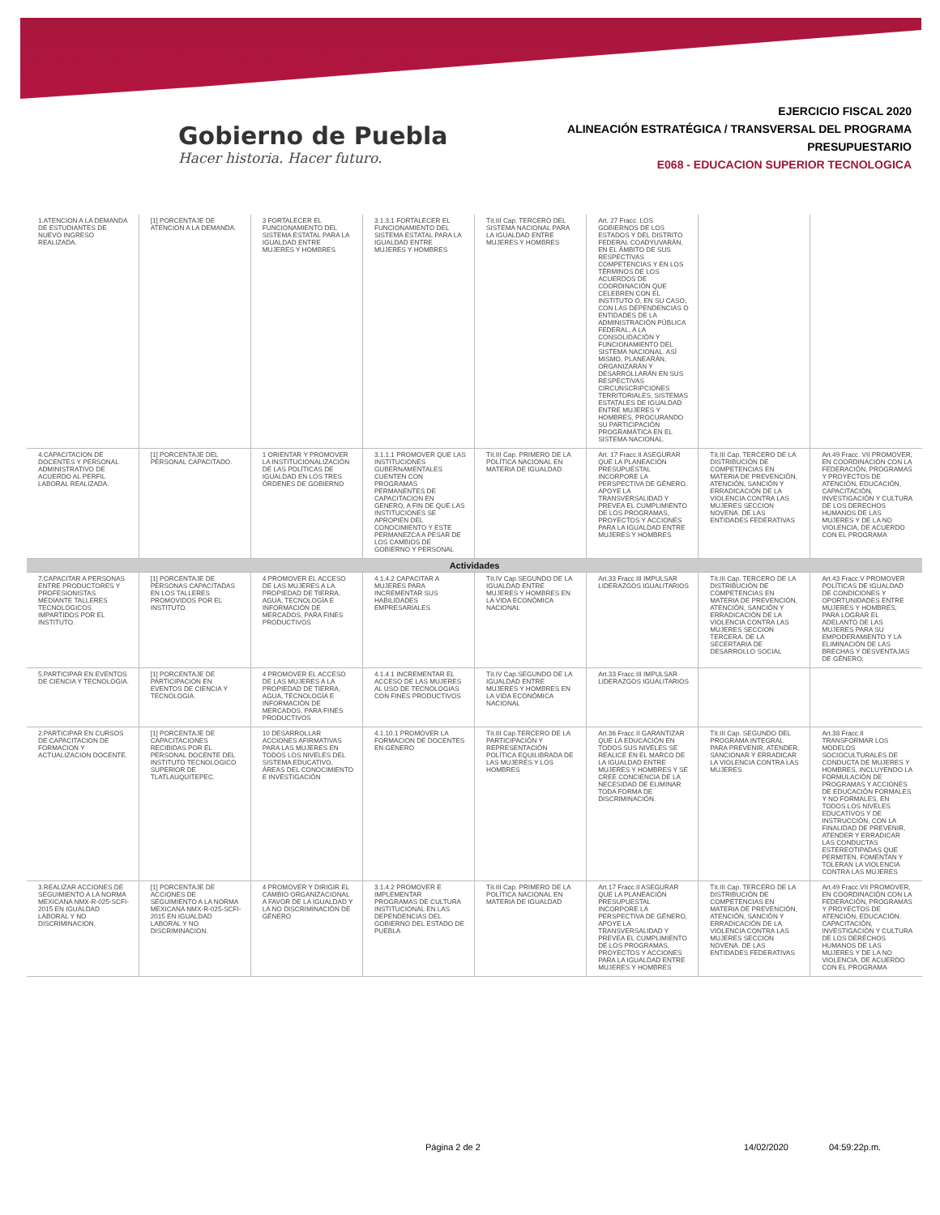Gobierno de Puebla
Hacer historia. Hacer futuro.
EJERCICIO FISCAL 2020
ALINEACIÓN ESTRATÉGICA / TRANSVERSAL DEL PROGRAMA
PRESUPUESTARIO
E068 - EDUCACION SUPERIOR TECNOLOGICA
| 1.ATENCION A LA DEMANDA DE ESTUDIANTES DE NUEVO INGRESO REALIZADA. | [1] PORCENTAJE DE ATENCION A LA DEMANDA. | 3 FORTALECER EL FUNCIONAMIENTO DEL SISTEMA ESTATAL PARA LA IGUALDAD ENTRE MUJERES Y HOMBRES | 3.1.3.1 FORTALECER EL FUNCIONAMIENTO DEL SISTEMA ESTATAL PARA LA IGUALDAD ENTRE MUJERES Y HOMBRES | Tít.III Cap. TERCERO DEL SISTEMA NACIONAL PARA LA IGUALDAD ENTRE MUJERES Y HOMBRES | Art. 27 Fracc. LOS GOBIERNOS DE LOS ESTADOS Y DEL DISTRITO FEDERAL COADYUVARÁN, EN EL ÁMBITO DE SUS RESPECTIVAS COMPETENCIAS Y EN LOS TÉRMINOS DE LOS ACUERDOS DE COORDINACIÓN QUE CELEBREN CON EL INSTITUTO O, EN SU CASO, CON LAS DEPENDENCIAS O ENTIDADES DE LA ADMINISTRACIÓN PÚBLICA FEDERAL, A LA CONSOLIDACIÓN Y FUNCIONAMIENTO DEL SISTEMA NACIONAL. ASÍ MISMO, PLANEARÁN, ORGANIZARÁN Y DESARROLLARÁN EN SUS RESPECTIVAS CIRCUNSCRIPCIONES TERRITORIALES, SISTEMAS ESTATALES DE IGUALDAD ENTRE MUJERES Y HOMBRES, PROCURANDO SU PARTICIPACIÓN PROGRAMÁTICA EN EL SISTEMA NACIONAL. | | |
| 4.CAPACITACION DE DOCENTES Y PERSONAL ADMINISTRATIVO DE ACUERDO AL PERFIL LABORAL REALIZADA. | [1] PORCENTAJE DEL PERSONAL CAPACITADO. | 1 ORIENTAR Y PROMOVER LA INSTITUCIONALIZACIÓN DE LAS POLÍTICAS DE IGUALDAD EN LOS TRES ÓRDENES DE GOBIERNO | 3.1.1.1 PROMOVER QUE LAS INSTITUCIONES GUBERNAMENTALES CUENTEN CON PROGRAMAS PERMANENTES DE CAPACITACION EN GENERO, A FIN DE QUE LAS INSTITUCIONES SE APROPIEN DEL CONOCIMIENTO Y ESTE PERMANEZCA A PESAR DE LOS CAMBIOS DE GOBIERNO Y PERSONAL | Tít.III Cap. PRIMERO DE LA POLÍTICA NACIONAL EN MATERIA DE IGUALDAD | Art. 17 Fracc.II ASEGURAR QUE LA PLANEACIÓN PRESUPUESTAL INCORPORE LA PERSPECTIVA DE GÉNERO, APOYE LA TRANSVERSALIDAD Y PREVEA EL CUMPLIMIENTO DE LOS PROGRAMAS, PROYECTOS Y ACCIONES PARA LA IGUALDAD ENTRE MUJERES Y HOMBRES | Tít.III Cap. TERCERO DE LA DISTRIBUCIÓN DE COMPETENCIAS EN MATERIA DE PREVENCIÓN, ATENCIÓN, SANCIÓN Y ERRADICACIÓN DE LA VIOLENCIA CONTRA LAS MUJERES SECCION NOVENA. DE LAS ENTIDADES FEDERATIVAS | Art.49 Fracc. VII PROMOVER, EN COORDINACIÓN CON LA FEDERACIÓN, PROGRAMAS Y PROYECTOS DE ATENCIÓN, EDUCACIÓN, CAPACITACIÓN, INVESTIGACIÓN Y CULTURA DE LOS DERECHOS HUMANOS DE LAS MUJERES Y DE LA NO VIOLENCIA, DE ACUERDO CON EL PROGRAMA |
| Actividades | | | | | | | |
| 7.CAPACITAR A PERSONAS ENTRE PRODUCTORES Y PROFESIONISTAS MEDIANTE TALLERES TECNOLOGICOS IMPARTIDOS POR EL INSTITUTO. | [1] PORCENTAJE DE PERSONAS CAPACITADAS EN LOS TALLERES PROMOVIDOS POR EL INSTITUTO. | 4 PROMOVER EL ACCESO DE LAS MUJERES A LA PROPIEDAD DE TIERRA, AGUA, TECNOLOGÍA E INFORMACIÓN DE MERCADOS, PARA FINES PRODUCTIVOS | 4.1.4.2 CAPACITAR A MUJERES PARA INCREMENTAR SUS HABILIDADES EMPRESARIALES | Tít.IV Cap.SEGUNDO DE LA IGUALDAD ENTRE MUJERES Y HOMBRES EN LA VIDA ECONÓMICA NACIONAL | Art.33 Fracc.III IMPULSAR LIDERAZGOS IGUALITARIOS | Tít.III Cap. TERCERO DE LA DISTRIBUCIÓN DE COMPETENCIAS EN MATERIA DE PREVENCIÓN, ATENCIÓN, SANCIÓN Y ERRADICACIÓN DE LA VIOLENCIA CONTRA LAS MUJERES SECCION TERCERA. DE LA SECERTARIA DE DESARROLLO SOCIAL | Art.43 Fracc.V PROMOVER POLÍTICAS DE IGUALDAD DE CONDICIONES Y OPORTUNIDADES ENTRE MUJERES Y HOMBRES, PARA LOGRAR EL ADELANTO DE LAS MUJERES PARA SU EMPODERAMIENTO Y LA ELIMINACIÓN DE LAS BRECHAS Y DESVENTAJAS DE GÉNERO; |
| 5.PARTICIPAR EN EVENTOS DE CIENCIA Y TECNOLOGIA. | [1] PORCENTAJE DE PARTICIPACION EN EVENTOS DE CIENCIA Y TECNOLOGIA. | 4 PROMOVER EL ACCESO DE LAS MUJERES A LA PROPIEDAD DE TIERRA, AGUA, TECNOLOGÍA E INFORMACIÓN DE MERCADOS, PARA FINES PRODUCTIVOS | 4.1.4.1 INCREMENTAR EL ACCESO DE LAS MUJERES AL USO DE TECNOLOGIAS CON FINES PRODUCTIVOS | Tít.IV Cap.SEGUNDO DE LA IGUALDAD ENTRE MUJERES Y HOMBRES EN LA VIDA ECONÓMICA NACIONAL | Art.33 Fracc.III IMPULSAR LIDERAZGOS IGUALITARIOS | | |
| 2.PARTICIPAR EN CURSOS DE CAPACITACION DE FORMACION Y ACTUALIZACION DOCENTE. | [1] PORCENTAJE DE CAPACITACIONES RECIBIDAS POR EL PERSONAL DOCENTE DEL INSTITUTO TECNOLOGICO SUPERIOR DE TLATLAUQUITEPEC. | 10 DESARROLLAR ACCIONES AFIRMATIVAS PARA LAS MUJERES EN TODOS LOS NIVELES DEL SISTEMA EDUCATIVO, ÁREAS DEL CONOCIMIENTO E INVESTIGACIÓN | 4.1.10.1 PROMOVER LA FORMACION DE DOCENTES EN GENERO | Tít.III Cap.TERCERO DE LA PARTICIPACIÓN Y REPRESENTACIÓN POLÍTICA EQUILIBRADA DE LAS MUJERES Y LOS HOMBRES | Art.36 Fracc.II GARANTIZAR QUE LA EDUCACIÓN EN TODOS SUS NIVELES SE REALICE EN EL MARCO DE LA IGUALDAD ENTRE MUJERES Y HOMBRES Y SE CREE CONCIENCIA DE LA NECESIDAD DE ELIMINAR TODA FORMA DE DISCRIMINACIÓN. | Tít.III Cap. SEGUNDO DEL PROGRAMA INTEGRAL PARA PREVENIR, ATENDER, SANCIONAR Y ERRADICAR LA VIOLENCIA CONTRA LAS MUJERES | Art.38 Fracc.II TRANSFORMAR LOS MODELOS SOCIOCULTURALES DE CONDUCTA DE MUJERES Y HOMBRES, INCLUYENDO LA FORMULACIÓN DE PROGRAMAS Y ACCIONES DE EDUCACIÓN FORMALES Y NO FORMALES, EN TODOS LOS NIVELES EDUCATIVOS Y DE INSTRUCCIÓN, CON LA FINALIDAD DE PREVENIR, ATENDER Y ERRADICAR LAS CONDUCTAS ESTEREOTIPADAS QUE PERMITEN, FOMENTAN Y TOLERAN LA VIOLENCIA CONTRA LAS MUJERES |
| 3.REALIZAR ACCIONES DE SEGUIMIENTO A LA NORMA MEXICANA NMX-R-025-SCFI-2015 EN IGUALDAD LABORAL Y NO DISCRIMINACION. | [1] PORCENTAJE DE ACCIONES DE SEGUIMIENTO A LA NORMA MEXICANA NMX-R-025-SCFI-2015 EN IGUALDAD LABORAL Y NO DISCRIMINACION. | 4 PROMOVER Y DIRIGIR EL CAMBIO ORGANIZACIONAL A FAVOR DE LA IGUALDAD Y LA NO DISCRIMINACIÓN DE GÉNERO | 3.1.4.2 PROMOVER E IMPLEMENTAR PROGRAMAS DE CULTURA INSTITUCIONAL EN LAS DEPENDENCIAS DEL GOBIERNO DEL ESTADO DE PUEBLA | Tít.III Cap. PRIMERO DE LA POLÍTICA NACIONAL EN MATERIA DE IGUALDAD | Art.17 Fracc.II ASEGURAR QUE LA PLANEACIÓN PRESUPUESTAL INCORPORE LA PERSPECTIVA DE GÉNERO, APOYE LA TRANSVERSALIDAD Y PREVEA EL CUMPLIMIENTO DE LOS PROGRAMAS, PROYECTOS Y ACCIONES PARA LA IGUALDAD ENTRE MUJERES Y HOMBRES | Tít.III Cap. TERCERO DE LA DISTRIBUCIÓN DE COMPETENCIAS EN MATERIA DE PREVENCIÓN, ATENCIÓN, SANCIÓN Y ERRADICACIÓN DE LA VIOLENCIA CONTRA LAS MUJERES SECCION NOVENA. DE LAS ENTIDADES FEDERATIVAS | Art.49 Fracc.VII PROMOVER, EN COORDINACIÓN CON LA FEDERACIÓN, PROGRAMAS Y PROYECTOS DE ATENCIÓN, EDUCACIÓN, CAPACITACIÓN, INVESTIGACIÓN Y CULTURA DE LOS DERECHOS HUMANOS DE LAS MUJERES Y DE LA NO VIOLENCIA, DE ACUERDO CON EL PROGRAMA |
Página 2 de 2 14/02/2020 04:59:22p.m.